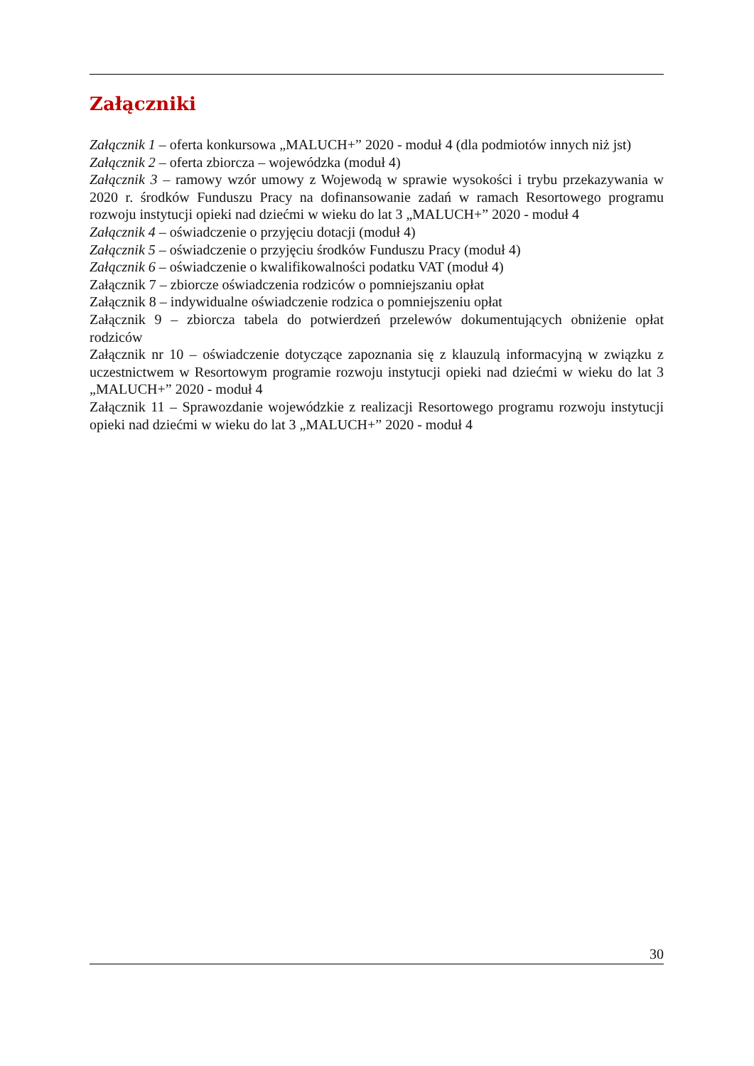Załączniki
Załącznik 1 – oferta konkursowa „MALUCH+” 2020 - moduł 4 (dla podmiotów innych niż jst)
Załącznik 2 – oferta zbiorcza – wojewódzka (moduł 4)
Załącznik 3 – ramowy wzór umowy z Wojewodą w sprawie wysokości i trybu przekazywania w 2020 r. środków Funduszu Pracy na dofinansowanie zadań w ramach Resortowego programu rozwoju instytucji opieki nad dziećmi w wieku do lat 3 „MALUCH+” 2020 - moduł 4
Załącznik 4 – oświadczenie o przyjęciu dotacji (moduł 4)
Załącznik 5 – oświadczenie o przyjęciu środków Funduszu Pracy (moduł 4)
Załącznik 6 – oświadczenie o kwalifikowalności podatku VAT (moduł 4)
Załącznik 7 – zbiorcze oświadczenia rodziców o pomniejszaniu opłat
Załącznik 8 – indywidualne oświadczenie rodzica o pomniejszeniu opłat
Załącznik 9 – zbiorcza tabela do potwierdzeń przelewów dokumentujących obniżenie opłat rodziców
Załącznik nr 10 – oświadczenie dotyczące zapoznania się z klauzulą informacyjną w związku z uczestnictwem w Resortowym programie rozwoju instytucji opieki nad dziećmi w wieku do lat 3 „MALUCH+” 2020 - moduł 4
Załącznik 11 – Sprawozdanie wojewódzkie z realizacji Resortowego programu rozwoju instytucji opieki nad dziećmi w wieku do lat 3 „MALUCH+” 2020 - moduł 4
30